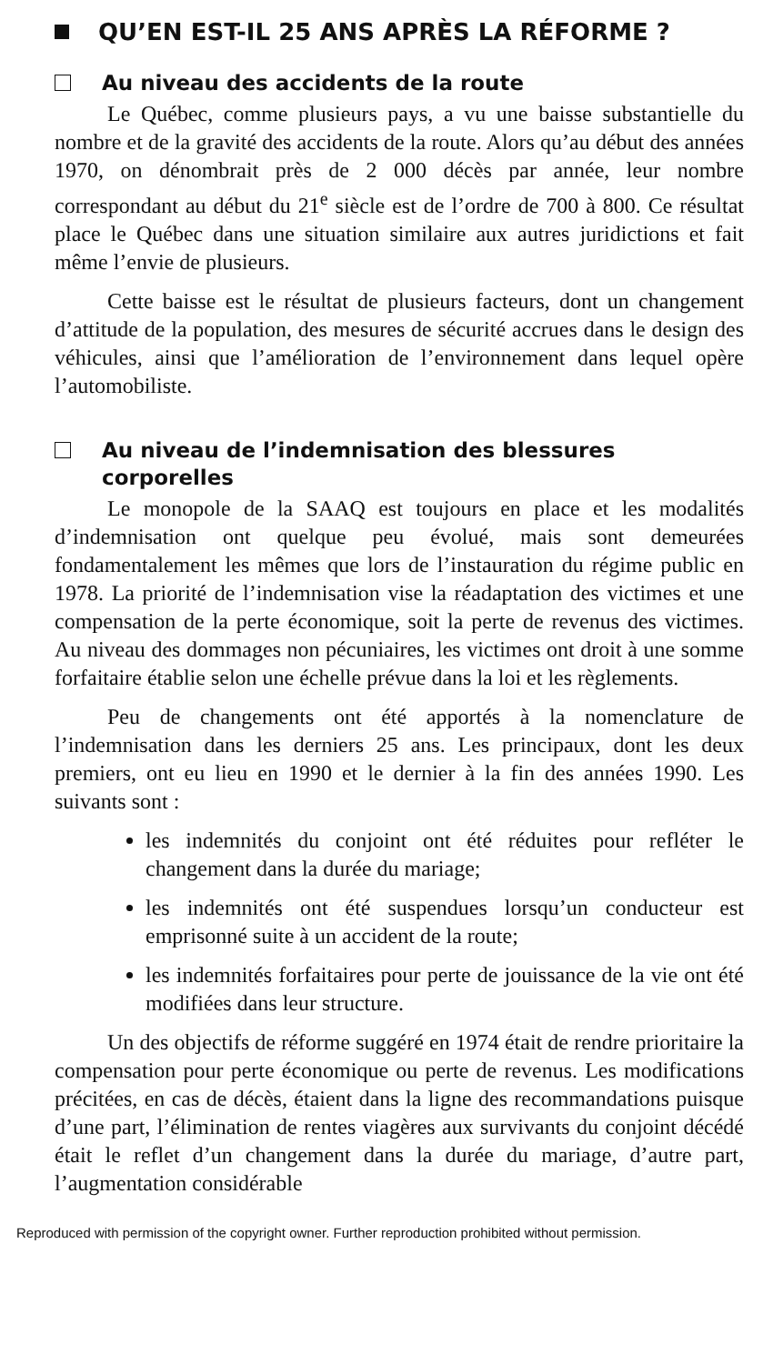QU’EN EST-IL 25 ANS APRÈS LA RÉFORME ?
Au niveau des accidents de la route
Le Québec, comme plusieurs pays, a vu une baisse substantielle du nombre et de la gravité des accidents de la route. Alors qu’au début des années 1970, on dénombrait près de 2 000 décès par année, leur nombre correspondant au début du 21<sup>e</sup> siècle est de l’ordre de 700 à 800. Ce résultat place le Québec dans une situation similaire aux autres juridictions et fait même l’envie de plusieurs.
Cette baisse est le résultat de plusieurs facteurs, dont un changement d’attitude de la population, des mesures de sécurité accrues dans le design des véhicules, ainsi que l’amélioration de l’environnement dans lequel opère l’automobiliste.
Au niveau de l’indemnisation des blessures corporelles
Le monopole de la SAAQ est toujours en place et les modalités d’indemnisation ont quelque peu évolué, mais sont demeurées fondamentalement les mêmes que lors de l’instauration du régime public en 1978. La priorité de l’indemnisation vise la réadaptation des victimes et une compensation de la perte économique, soit la perte de revenus des victimes. Au niveau des dommages non pécuniaires, les victimes ont droit à une somme forfaitaire établie selon une échelle prévue dans la loi et les règlements.
Peu de changements ont été apportés à la nomenclature de l’indemnisation dans les derniers 25 ans. Les principaux, dont les deux premiers, ont eu lieu en 1990 et le dernier à la fin des années 1990. Les suivants sont :
les indemnités du conjoint ont été réduites pour refléter le changement dans la durée du mariage;
les indemnités ont été suspendues lorsqu’un conducteur est emprisonné suite à un accident de la route;
les indemnités forfaitaires pour perte de jouissance de la vie ont été modifiées dans leur structure.
Un des objectifs de réforme suggéré en 1974 était de rendre prioritaire la compensation pour perte économique ou perte de revenus. Les modifications précitées, en cas de décès, étaient dans la ligne des recommandations puisque d’une part, l’élimination de rentes viagères aux survivants du conjoint décédé était le reflet d’un changement dans la durée du mariage, d’autre part, l’augmentation considérable
Reproduced with permission of the copyright owner. Further reproduction prohibited without permission.